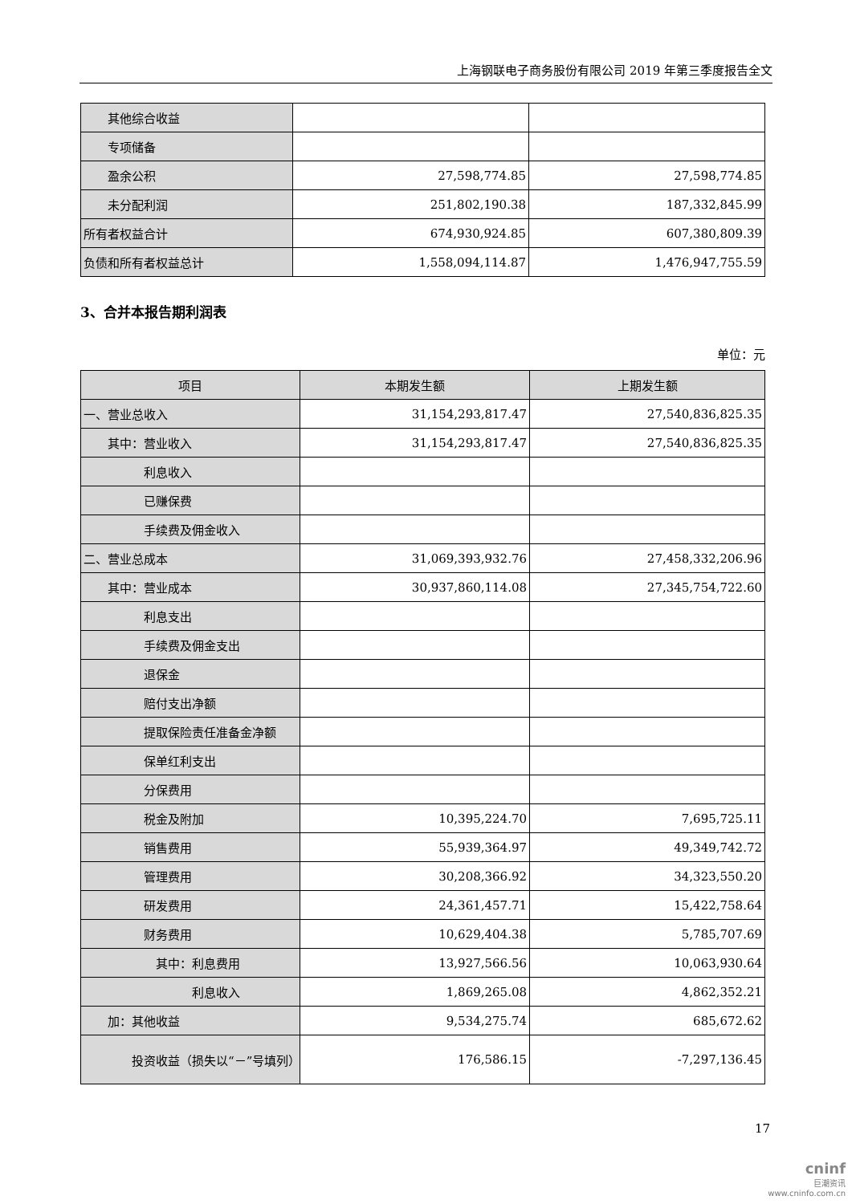上海钢联电子商务股份有限公司 2019 年第三季度报告全文
| 其他综合收益 | | |
| 专项储备 | | |
| 盈余公积 | 27,598,774.85 | 27,598,774.85 |
| 未分配利润 | 251,802,190.38 | 187,332,845.99 |
| 所有者权益合计 | 674,930,924.85 | 607,380,809.39 |
| 负债和所有者权益总计 | 1,558,094,114.87 | 1,476,947,755.59 |
3、合并本报告期利润表
单位：元
| 项目 | 本期发生额 | 上期发生额 |
| --- | --- | --- |
| 一、营业总收入 | 31,154,293,817.47 | 27,540,836,825.35 |
| 其中：营业收入 | 31,154,293,817.47 | 27,540,836,825.35 |
| 利息收入 | | |
| 已赚保费 | | |
| 手续费及佣金收入 | | |
| 二、营业总成本 | 31,069,393,932.76 | 27,458,332,206.96 |
| 其中：营业成本 | 30,937,860,114.08 | 27,345,754,722.60 |
| 利息支出 | | |
| 手续费及佣金支出 | | |
| 退保金 | | |
| 赔付支出净额 | | |
| 提取保险责任准备金净额 | | |
| 保单红利支出 | | |
| 分保费用 | | |
| 税金及附加 | 10,395,224.70 | 7,695,725.11 |
| 销售费用 | 55,939,364.97 | 49,349,742.72 |
| 管理费用 | 30,208,366.92 | 34,323,550.20 |
| 研发费用 | 24,361,457.71 | 15,422,758.64 |
| 财务费用 | 10,629,404.38 | 5,785,707.69 |
| 其中：利息费用 | 13,927,566.56 | 10,063,930.64 |
| 利息收入 | 1,869,265.08 | 4,862,352.21 |
| 加：其他收益 | 9,534,275.74 | 685,672.62 |
| 投资收益（损失以“－”号填列） | 176,586.15 | -7,297,136.45 |
17
cninf
巨潮资讯
www.cninfo.com.cn